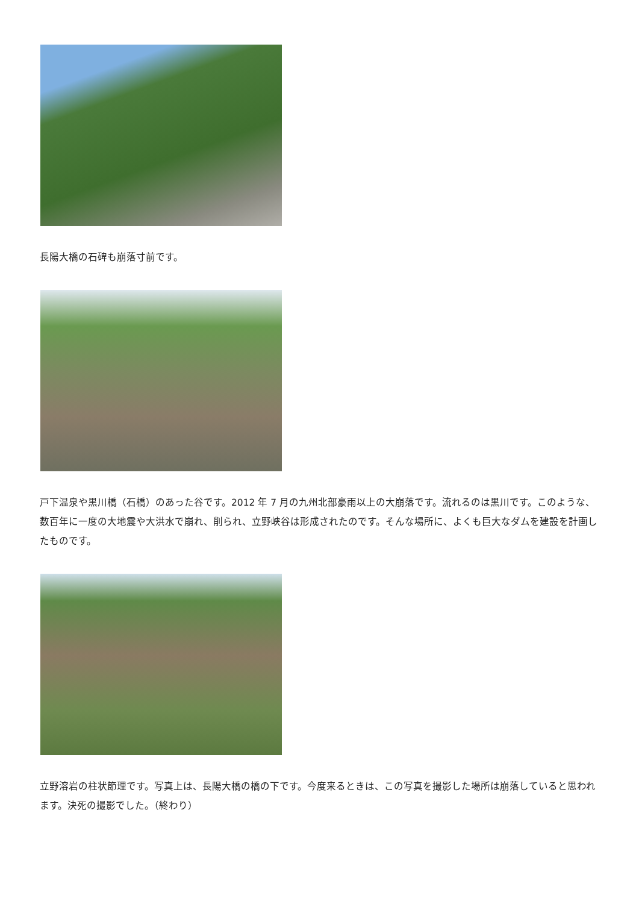長陽大橋の石碑も崩落寸前です。
戸下温泉や黒川橋（石橋）のあった谷です。2012 年 7 月の九州北部豪雨以上の大崩落です。流れるのは黒川です。このような、数百年に一度の大地震や大洪水で崩れ、削られ、立野峡谷は形成されたのです。そんな場所に、よくも巨大なダムを建設を計画したものです。
立野溶岩の柱状節理です。写真上は、長陽大橋の橋の下です。今度来るときは、この写真を撮影した場所は崩落していると思われます。決死の撮影でした。（終わり）